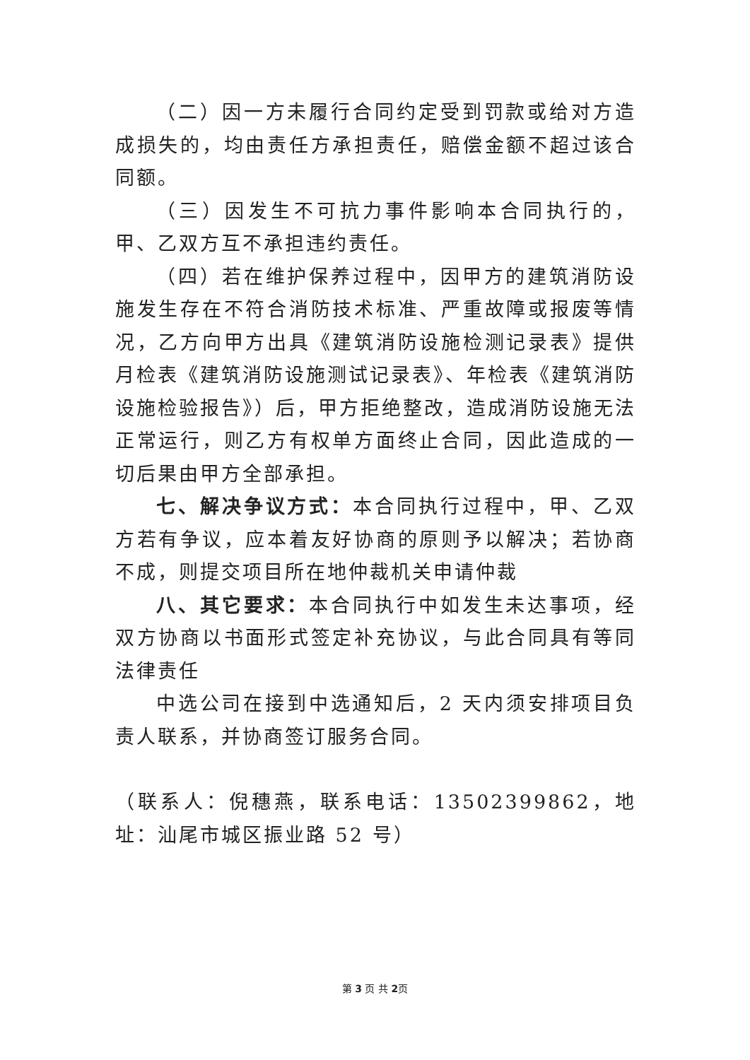（二）因一方未履行合同约定受到罚款或给对方造成损失的，均由责任方承担责任，赔偿金额不超过该合同额。
（三）因发生不可抗力事件影响本合同执行的，甲、乙双方互不承担违约责任。
（四）若在维护保养过程中，因甲方的建筑消防设施发生存在不符合消防技术标准、严重故障或报废等情况，乙方向甲方出具《建筑消防设施检测记录表》提供月检表《建筑消防设施测试记录表》、年检表《建筑消防设施检验报告》）后，甲方拒绝整改，造成消防设施无法正常运行，则乙方有权单方面终止合同，因此造成的一切后果由甲方全部承担。
七、解决争议方式：本合同执行过程中，甲、乙双方若有争议，应本着友好协商的原则予以解决；若协商不成，则提交项目所在地仲裁机关申请仲裁
八、其它要求：本合同执行中如发生未达事项，经双方协商以书面形式签定补充协议，与此合同具有等同法律责任
中选公司在接到中选通知后，2 天内须安排项目负责人联系，并协商签订服务合同。
（联系人：倪穗燕，联系电话：13502399862，地址：汕尾市城区振业路 52 号）
第 3 页 共 2页